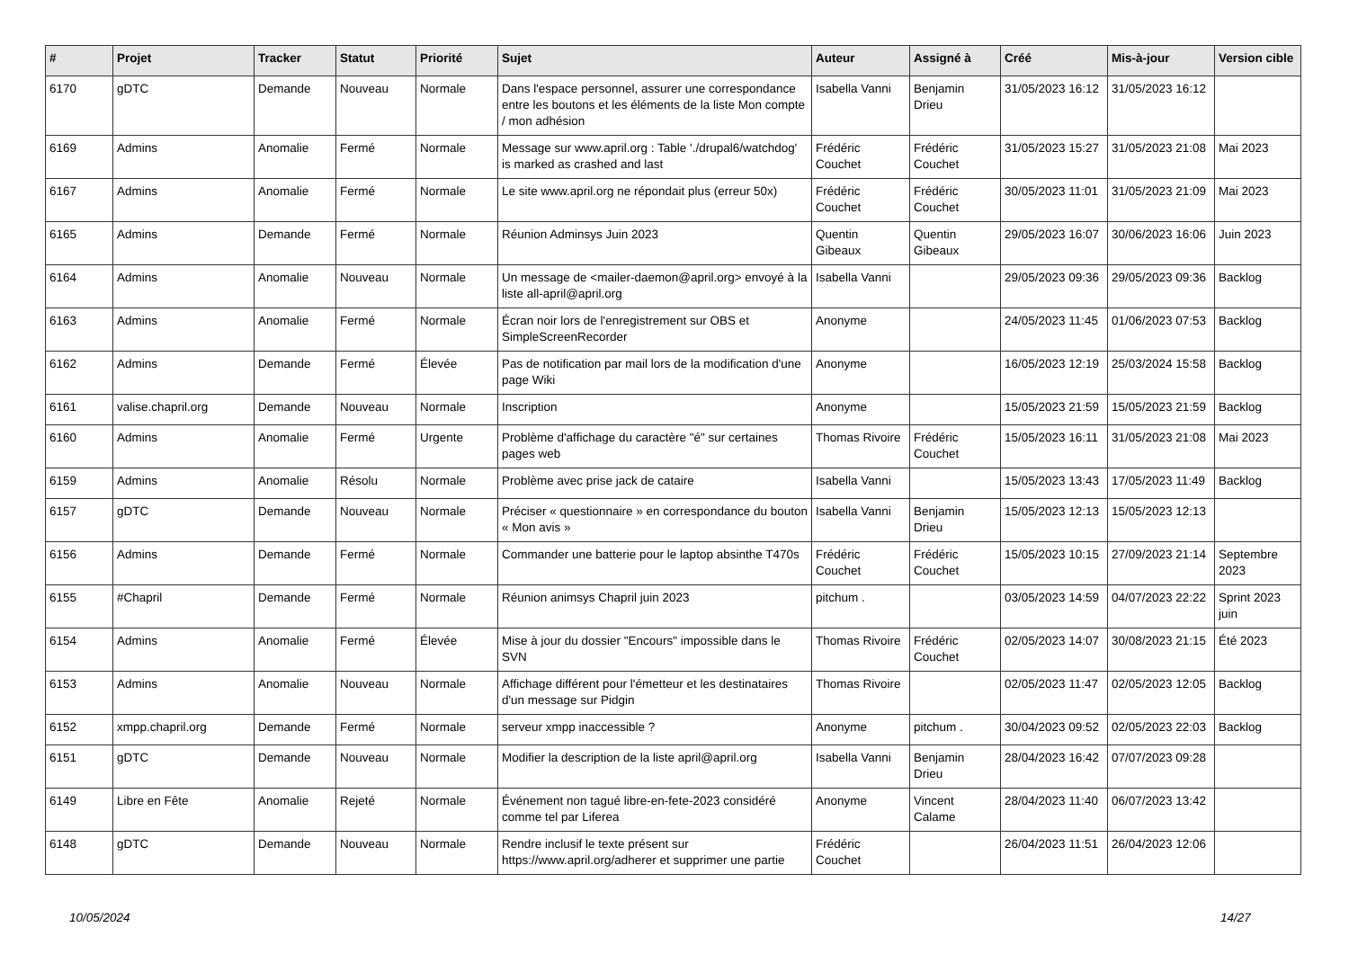| # | Projet | Tracker | Statut | Priorité | Sujet | Auteur | Assigné à | Créé | Mis-à-jour | Version cible |
| --- | --- | --- | --- | --- | --- | --- | --- | --- | --- | --- |
| 6170 | gDTC | Demande | Nouveau | Normale | Dans l'espace personnel, assurer une correspondance entre les boutons et les éléments de la liste Mon compte / mon adhésion | Isabella Vanni | Benjamin Drieu | 31/05/2023 16:12 | 31/05/2023 16:12 | |
| 6169 | Admins | Anomalie | Fermé | Normale | Message sur www.april.org : Table './drupal6/watchdog' is marked as crashed and last | Frédéric Couchet | Frédéric Couchet | 31/05/2023 15:27 | 31/05/2023 21:08 | Mai 2023 |
| 6167 | Admins | Anomalie | Fermé | Normale | Le site www.april.org ne répondait plus (erreur 50x) | Frédéric Couchet | Frédéric Couchet | 30/05/2023 11:01 | 31/05/2023 21:09 | Mai 2023 |
| 6165 | Admins | Demande | Fermé | Normale | Réunion Adminsys Juin 2023 | Quentin Gibeaux | Quentin Gibeaux | 29/05/2023 16:07 | 30/06/2023 16:06 | Juin 2023 |
| 6164 | Admins | Anomalie | Nouveau | Normale | Un message de <mailer-daemon@april.org> envoyé à la liste all-april@april.org | Isabella Vanni | | 29/05/2023 09:36 | 29/05/2023 09:36 | Backlog |
| 6163 | Admins | Anomalie | Fermé | Normale | Écran noir lors de l'enregistrement sur OBS et SimpleScreenRecorder | Anonyme | | 24/05/2023 11:45 | 01/06/2023 07:53 | Backlog |
| 6162 | Admins | Demande | Fermé | Élevée | Pas de notification par mail lors de la modification d'une page Wiki | Anonyme | | 16/05/2023 12:19 | 25/03/2024 15:58 | Backlog |
| 6161 | valise.chapril.org | Demande | Nouveau | Normale | Inscription | Anonyme | | 15/05/2023 21:59 | 15/05/2023 21:59 | Backlog |
| 6160 | Admins | Anomalie | Fermé | Urgente | Problème d'affichage du caractère "é" sur certaines pages web | Thomas Rivoire | Frédéric Couchet | 15/05/2023 16:11 | 31/05/2023 21:08 | Mai 2023 |
| 6159 | Admins | Anomalie | Résolu | Normale | Problème avec prise jack de cataire | Isabella Vanni | | 15/05/2023 13:43 | 17/05/2023 11:49 | Backlog |
| 6157 | gDTC | Demande | Nouveau | Normale | Préciser « questionnaire » en correspondance du bouton « Mon avis » | Isabella Vanni | Benjamin Drieu | 15/05/2023 12:13 | 15/05/2023 12:13 | |
| 6156 | Admins | Demande | Fermé | Normale | Commander une batterie pour le laptop absinthe T470s | Frédéric Couchet | Frédéric Couchet | 15/05/2023 10:15 | 27/09/2023 21:14 | Septembre 2023 |
| 6155 | #Chapril | Demande | Fermé | Normale | Réunion animsys Chapril juin 2023 | pitchum . | | 03/05/2023 14:59 | 04/07/2023 22:22 | Sprint 2023 juin |
| 6154 | Admins | Anomalie | Fermé | Élevée | Mise à jour du dossier "Encours" impossible dans le SVN | Thomas Rivoire | Frédéric Couchet | 02/05/2023 14:07 | 30/08/2023 21:15 | Été 2023 |
| 6153 | Admins | Anomalie | Nouveau | Normale | Affichage différent pour l'émetteur et les destinataires d'un message sur Pidgin | Thomas Rivoire | | 02/05/2023 11:47 | 02/05/2023 12:05 | Backlog |
| 6152 | xmpp.chapril.org | Demande | Fermé | Normale | serveur xmpp inaccessible ? | Anonyme | pitchum . | 30/04/2023 09:52 | 02/05/2023 22:03 | Backlog |
| 6151 | gDTC | Demande | Nouveau | Normale | Modifier la description de la liste april@april.org | Isabella Vanni | Benjamin Drieu | 28/04/2023 16:42 | 07/07/2023 09:28 | |
| 6149 | Libre en Fête | Anomalie | Rejeté | Normale | Événement non tagué libre-en-fete-2023 considéré comme tel par Liferea | Anonyme | Vincent Calame | 28/04/2023 11:40 | 06/07/2023 13:42 | |
| 6148 | gDTC | Demande | Nouveau | Normale | Rendre inclusif le texte présent sur https://www.april.org/adherer et supprimer une partie | Frédéric Couchet | | 26/04/2023 11:51 | 26/04/2023 12:06 | |
10/05/2024 14/27